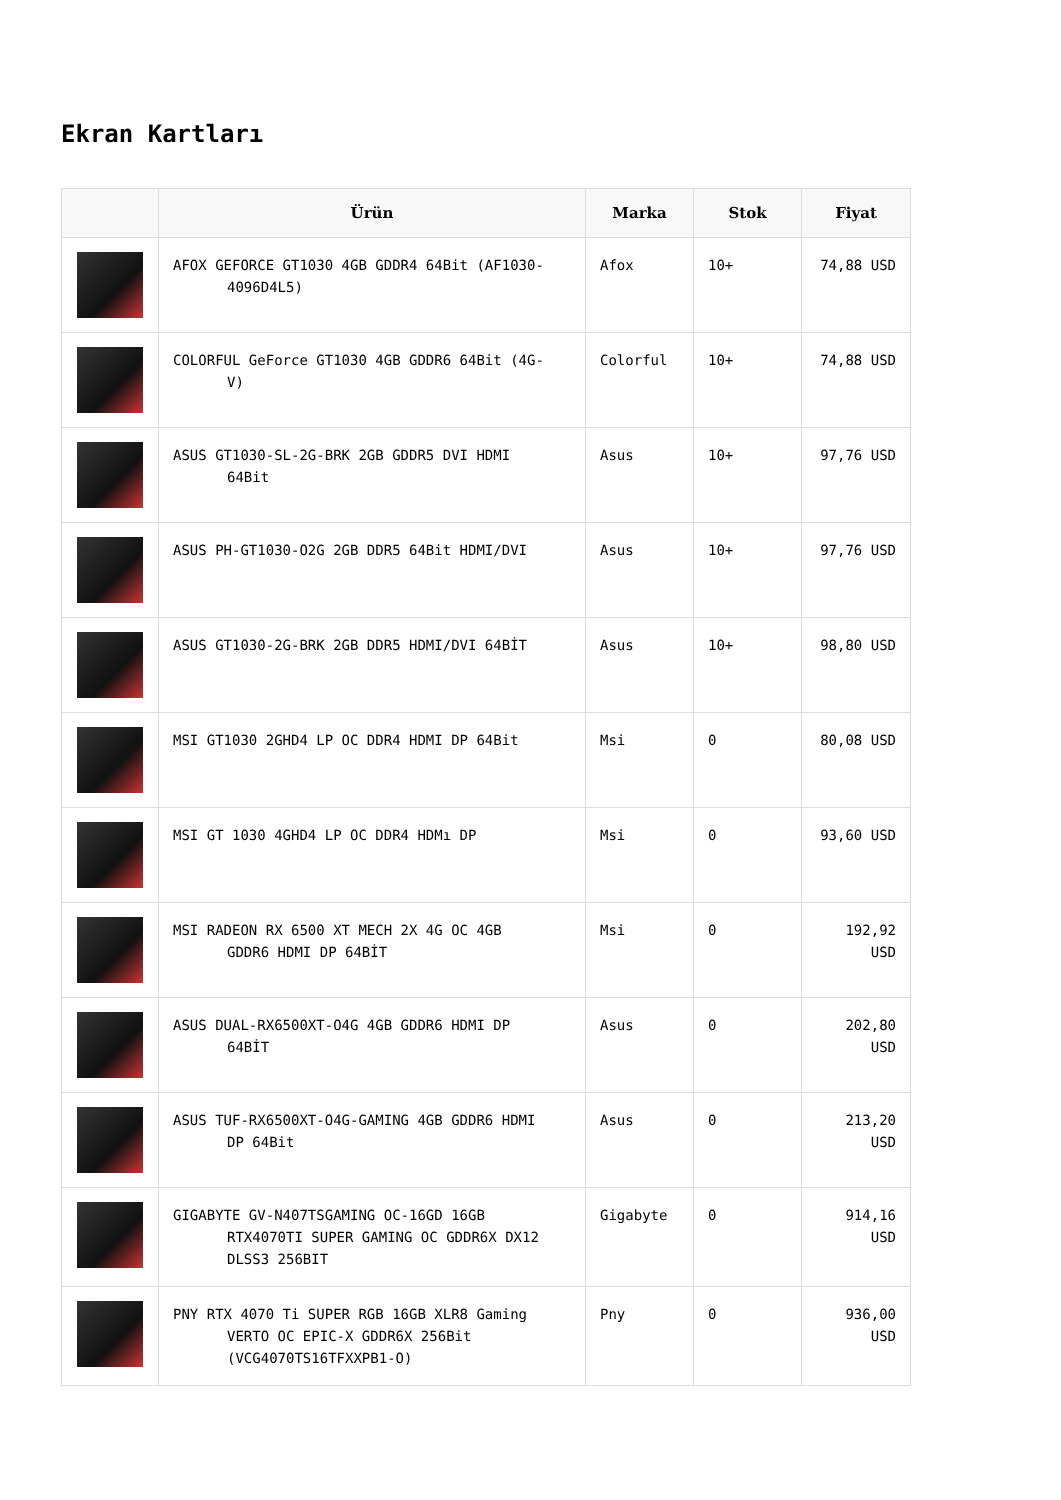Ekran Kartları
| | Ürün | Marka | Stok | Fiyat |
| --- | --- | --- | --- | --- |
| | AFOX GEFORCE GT1030 4GB GDDR4 64Bit (AF1030- 4096D4L5) | Afox | 10+ | 74,88 USD |
| | COLORFUL GeForce GT1030 4GB GDDR6 64Bit (4G- V) | Colorful | 10+ | 74,88 USD |
| | ASUS GT1030-SL-2G-BRK 2GB GDDR5 DVI HDMI 64Bit | Asus | 10+ | 97,76 USD |
| | ASUS PH-GT1030-O2G 2GB DDR5 64Bit HDMI/DVI | Asus | 10+ | 97,76 USD |
| | ASUS GT1030-2G-BRK 2GB DDR5 HDMI/DVI 64BİT | Asus | 10+ | 98,80 USD |
| | MSI GT1030 2GHD4 LP OC DDR4 HDMI DP 64Bit | Msi | 0 | 80,08 USD |
| | MSI GT 1030 4GHD4 LP OC DDR4 HDMı DP | Msi | 0 | 93,60 USD |
| | MSI RADEON RX 6500 XT MECH 2X 4G OC 4GB GDDR6 HDMI DP 64BİT | Msi | 0 | 192,92 USD |
| | ASUS DUAL-RX6500XT-O4G 4GB GDDR6 HDMI DP 64BİT | Asus | 0 | 202,80 USD |
| | ASUS TUF-RX6500XT-O4G-GAMING 4GB GDDR6 HDMI DP 64Bit | Asus | 0 | 213,20 USD |
| | GIGABYTE GV-N407TSGAMING OC-16GD 16GB RTX4070TI SUPER GAMING OC GDDR6X DX12 DLSS3 256BIT | Gigabyte | 0 | 914,16 USD |
| | PNY RTX 4070 Ti SUPER RGB 16GB XLR8 Gaming VERTO OC EPIC-X GDDR6X 256Bit (VCG4070TS16TFXXPB1-O) | Pny | 0 | 936,00 USD |